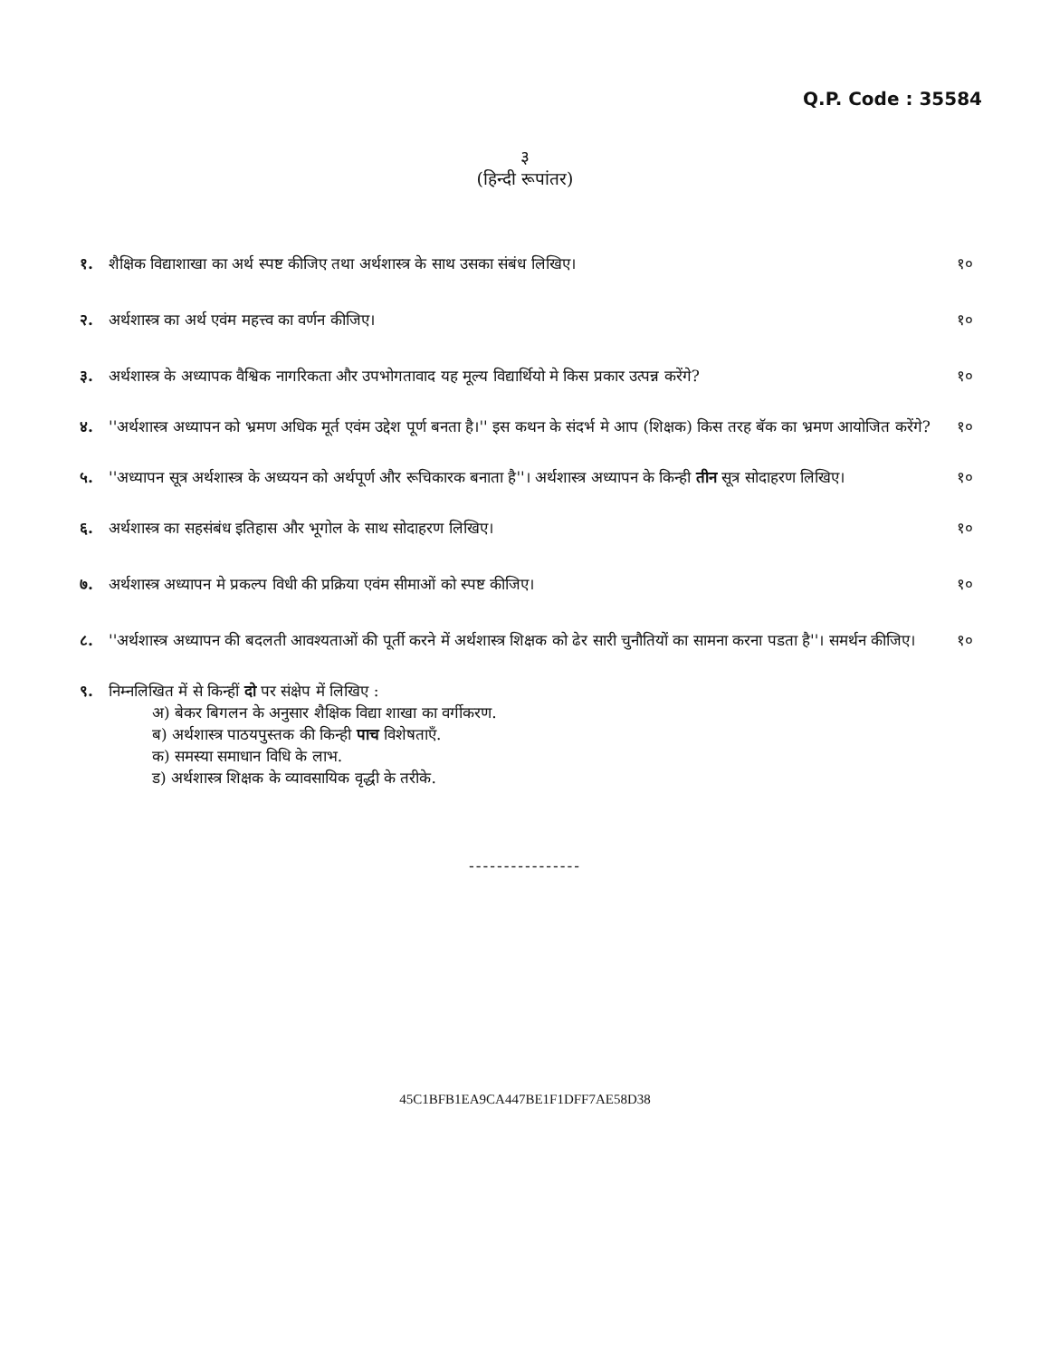Q.P. Code : 35584
३
(हिन्दी रूपांतर)
१. शैक्षिक विद्याशाखा का अर्थ स्पष्ट कीजिए तथा अर्थशास्त्र के साथ उसका संबंध लिखिए। १०
२. अर्थशास्त्र का अर्थ एवंम महत्त्व का वर्णन कीजिए। १०
३. अर्थशास्त्र के अध्यापक वैश्विक नागरिकता और उपभोगतावाद यह मूल्य विद्यार्थियो मे किस प्रकार उत्पन्न करेंगे? १०
४. ''अर्थशास्त्र अध्यापन को भ्रमण अधिक मूर्त एवंम उद्देश पूर्ण बनता है।'' इस कथन के संदर्भ मे आप (शिक्षक) किस तरह बॅक का भ्रमण आयोजित करेंगे? १०
५. ''अध्यापन सूत्र अर्थशास्त्र के अध्ययन को अर्थपूर्ण और रूचिकारक बनाता है''। अर्थशास्त्र अध्यापन के किन्ही तीन सूत्र सोदाहरण लिखिए। १०
६. अर्थशास्त्र का सहसंबंध इतिहास और भूगोल के साथ सोदाहरण लिखिए। १०
७. अर्थशास्त्र अध्यापन मे प्रकल्प विधी की प्रक्रिया एवंम सीमाओं को स्पष्ट कीजिए। १०
८. ''अर्थशास्त्र अध्यापन की बदलती आवश्यताओं की पूर्ती करने में अर्थशास्त्र शिक्षक को ढेर सारी चुनौतियों का सामना करना पडता है''। समर्थन कीजिए। १०
९. निम्नलिखित में से किन्हीं दो पर संक्षेप में लिखिए :
अ) बेकर बिगलन के अनुसार शैक्षिक विद्या शाखा का वर्गीकरण.
ब) अर्थशास्त्र पाठयपुस्तक की किन्ही पाच विशेषताएँ.
क) समस्या समाधान विधि के लाभ.
ड) अर्थशास्त्र शिक्षक के व्यावसायिक वृद्धी के तरीके.
----------------
45C1BFB1EA9CA447BE1F1DFF7AE58D38